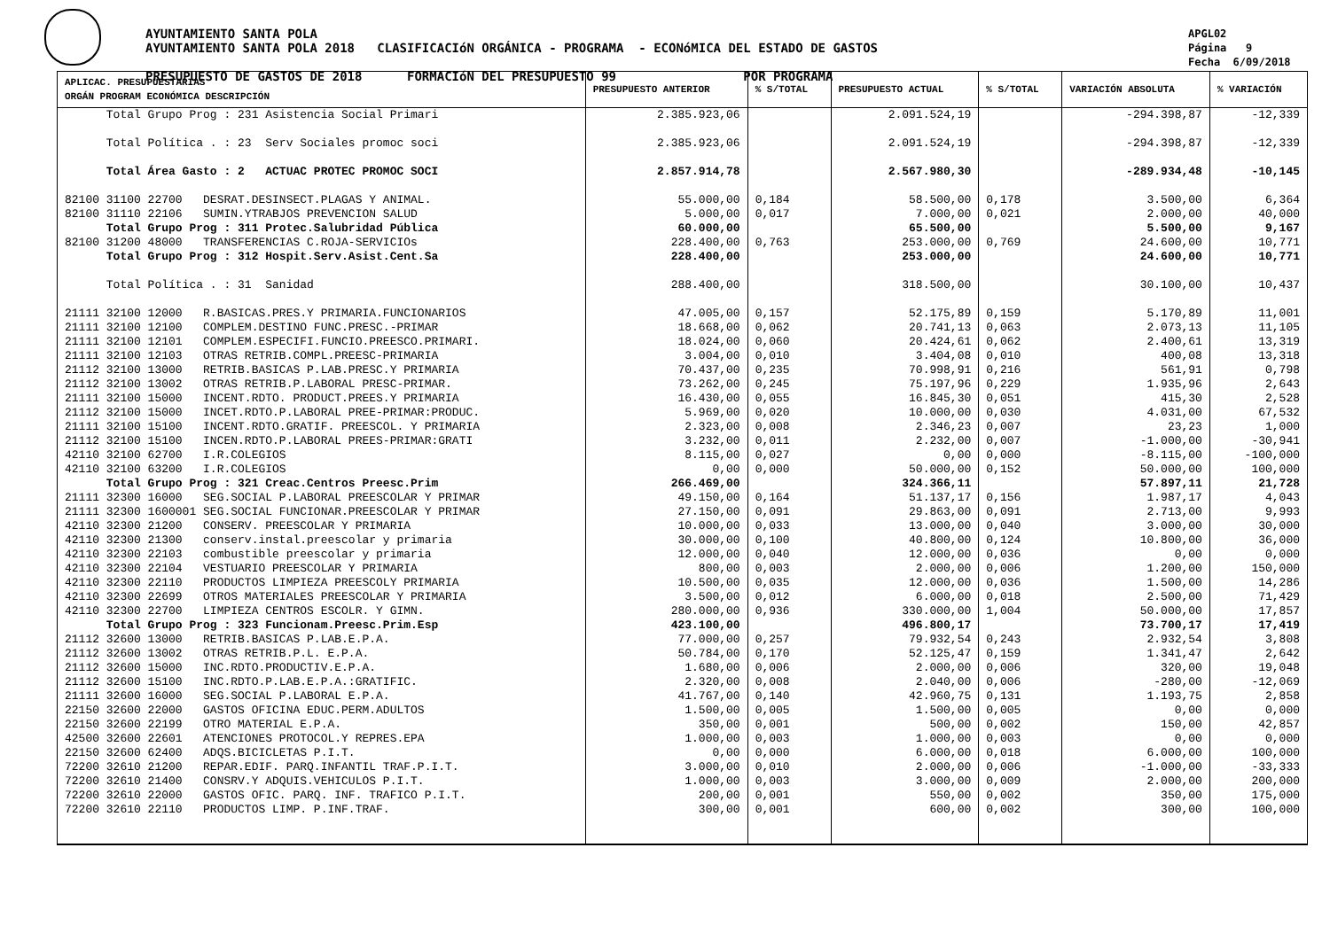AYUNTAMIENTO SANTA POLA
AYUNTAMIENTO SANTA POLA 2018 CLASIFICACIóN ORGÁNICA - PROGRAMA - ECONóMICA DEL ESTADO DE GASTOS
PRESUPUESTO DE GASTOS DE 2018 FORMACIóN DEL PRESUPUESTO 99 POR PROGRAMA
APGL02
Página 9
Fecha 6/09/2018
| APLICAC. PRESUPUESTARIAS ORGÁN PROGRAM ECONÓMICA DESCRIPCIÓN | PRESUPUESTO ANTERIOR | % S/TOTAL | PRESUPUESTO ACTUAL | % S/TOTAL | VARIACIÓN ABSOLUTA | % VARIACIÓN |
| --- | --- | --- | --- | --- | --- | --- |
| Total Grupo Prog : 231 Asistencia Social Primari | 2.385.923,06 | | 2.091.524,19 | | -294.398,87 | -12,339 |
| Total Política . : 23 Serv Sociales promoc soci | 2.385.923,06 | | 2.091.524,19 | | -294.398,87 | -12,339 |
| Total Área Gasto : 2 ACTUAC PROTEC PROMOC SOCI | 2.857.914,78 | | 2.567.980,30 | | -289.934,48 | -10,145 |
| 82100 31100 22700 DESRAT.DESINSECT.PLAGAS Y ANIMAL. | 55.000,00 | 0,184 | 58.500,00 | 0,178 | 3.500,00 | 6,364 |
| 82100 31110 22106 SUMIN.YTRABJOS PREVENCION SALUD | 5.000,00 | 0,017 | 7.000,00 | 0,021 | 2.000,00 | 40,000 |
| Total Grupo Prog : 311 Protec.Salubridad Pública | 60.000,00 | | 65.500,00 | | 5.500,00 | 9,167 |
| 82100 31200 48000 TRANSFERENCIAS C.ROJA-SERVICIOs | 228.400,00 | 0,763 | 253.000,00 | 0,769 | 24.600,00 | 10,771 |
| Total Grupo Prog : 312 Hospit.Serv.Asist.Cent.Sa | 228.400,00 | | 253.000,00 | | 24.600,00 | 10,771 |
| Total Política . : 31 Sanidad | 288.400,00 | | 318.500,00 | | 30.100,00 | 10,437 |
| 21111 32100 12000 R.BASICAS.PRES.Y PRIMARIA.FUNCIONARIOS | 47.005,00 | 0,157 | 52.175,89 | 0,159 | 5.170,89 | 11,001 |
| 21111 32100 12100 COMPLEM.DESTINO FUNC.PRESC.-PRIMAR | 18.668,00 | 0,062 | 20.741,13 | 0,063 | 2.073,13 | 11,105 |
| 21111 32100 12101 COMPLEM.ESPECIFI.FUNCIO.PREESCO.PRIMARI. | 18.024,00 | 0,060 | 20.424,61 | 0,062 | 2.400,61 | 13,319 |
| 21111 32100 12103 OTRAS RETRIB.COMPL.PREESC-PRIMARIA | 3.004,00 | 0,010 | 3.404,08 | 0,010 | 400,08 | 13,318 |
| 21112 32100 13000 RETRIB.BASICAS P.LAB.PRESC.Y PRIMARIA | 70.437,00 | 0,235 | 70.998,91 | 0,216 | 561,91 | 0,798 |
| 21112 32100 13002 OTRAS RETRIB.P.LABORAL PRESC-PRIMAR. | 73.262,00 | 0,245 | 75.197,96 | 0,229 | 1.935,96 | 2,643 |
| 21111 32100 15000 INCENT.RDTO. PRODUCT.PREES.Y PRIMARIA | 16.430,00 | 0,055 | 16.845,30 | 0,051 | 415,30 | 2,528 |
| 21112 32100 15000 INCET.RDTO.P.LABORAL PREE-PRIMAR:PRODUC. | 5.969,00 | 0,020 | 10.000,00 | 0,030 | 4.031,00 | 67,532 |
| 21111 32100 15100 INCENT.RDTO.GRATIF. PREESCOL. Y PRIMARIA | 2.323,00 | 0,008 | 2.346,23 | 0,007 | 23,23 | 1,000 |
| 21112 32100 15100 INCEN.RDTO.P.LABORAL PREES-PRIMAR:GRATI | 3.232,00 | 0,011 | 2.232,00 | 0,007 | -1.000,00 | -30,941 |
| 42110 32100 62700 I.R.COLEGIOS | 8.115,00 | 0,027 | 0,00 | 0,000 | -8.115,00 | -100,000 |
| 42110 32100 63200 I.R.COLEGIOS | 0,00 | 0,000 | 50.000,00 | 0,152 | 50.000,00 | 100,000 |
| Total Grupo Prog : 321 Creac.Centros Preesc.Prim | 266.469,00 | | 324.366,11 | | 57.897,11 | 21,728 |
| 21111 32300 16000 SEG.SOCIAL P.LABORAL PREESCOLAR Y PRIMAR | 49.150,00 | 0,164 | 51.137,17 | 0,156 | 1.987,17 | 4,043 |
| 21111 32300 1600001 SEG.SOCIAL FUNCIONAR.PREESCOLAR Y PRIMAR | 27.150,00 | 0,091 | 29.863,00 | 0,091 | 2.713,00 | 9,993 |
| 42110 32300 21200 CONSERV. PREESCOLAR Y PRIMARIA | 10.000,00 | 0,033 | 13.000,00 | 0,040 | 3.000,00 | 30,000 |
| 42110 32300 21300 conserv.instal.preescolar y primaria | 30.000,00 | 0,100 | 40.800,00 | 0,124 | 10.800,00 | 36,000 |
| 42110 32300 22103 combustible preescolar y primaria | 12.000,00 | 0,040 | 12.000,00 | 0,036 | 0,00 | 0,000 |
| 42110 32300 22104 VESTUARIO PREESCOLAR Y PRIMARIA | 800,00 | 0,003 | 2.000,00 | 0,006 | 1.200,00 | 150,000 |
| 42110 32300 22110 PRODUCTOS LIMPIEZA PREESCOLY PRIMARIA | 10.500,00 | 0,035 | 12.000,00 | 0,036 | 1.500,00 | 14,286 |
| 42110 32300 22699 OTROS MATERIALES PREESCOLAR Y PRIMARIA | 3.500,00 | 0,012 | 6.000,00 | 0,018 | 2.500,00 | 71,429 |
| 42110 32300 22700 LIMPIEZA CENTROS ESCOLR. Y GIMN. | 280.000,00 | 0,936 | 330.000,00 | 1,004 | 50.000,00 | 17,857 |
| Total Grupo Prog : 323 Funcionam.Preesc.Prim.Esp | 423.100,00 | | 496.800,17 | | 73.700,17 | 17,419 |
| 21112 32600 13000 RETRIB.BASICAS P.LAB.E.P.A. | 77.000,00 | 0,257 | 79.932,54 | 0,243 | 2.932,54 | 3,808 |
| 21112 32600 13002 OTRAS RETRIB.P.L. E.P.A. | 50.784,00 | 0,170 | 52.125,47 | 0,159 | 1.341,47 | 2,642 |
| 21112 32600 15000 INC.RDTO.PRODUCTIV.E.P.A. | 1.680,00 | 0,006 | 2.000,00 | 0,006 | 320,00 | 19,048 |
| 21112 32600 15100 INC.RDTO.P.LAB.E.P.A.:GRATIFIC. | 2.320,00 | 0,008 | 2.040,00 | 0,006 | -280,00 | -12,069 |
| 21111 32600 16000 SEG.SOCIAL P.LABORAL E.P.A. | 41.767,00 | 0,140 | 42.960,75 | 0,131 | 1.193,75 | 2,858 |
| 22150 32600 22000 GASTOS OFICINA EDUC.PERM.ADULTOS | 1.500,00 | 0,005 | 1.500,00 | 0,005 | 0,00 | 0,000 |
| 22150 32600 22199 OTRO MATERIAL E.P.A. | 350,00 | 0,001 | 500,00 | 0,002 | 150,00 | 42,857 |
| 42500 32600 22601 ATENCIONES PROTOCOL.Y REPRES.EPA | 1.000,00 | 0,003 | 1.000,00 | 0,003 | 0,00 | 0,000 |
| 22150 32600 62400 ADQS.BICICLETAS P.I.T. | 0,00 | 0,000 | 6.000,00 | 0,018 | 6.000,00 | 100,000 |
| 72200 32610 21200 REPAR.EDIF. PARQ.INFANTIL TRAF.P.I.T. | 3.000,00 | 0,010 | 2.000,00 | 0,006 | -1.000,00 | -33,333 |
| 72200 32610 21400 CONSRV.Y ADQUIS.VEHICULOS P.I.T. | 1.000,00 | 0,003 | 3.000,00 | 0,009 | 2.000,00 | 200,000 |
| 72200 32610 22000 GASTOS OFIC. PARQ. INF. TRAFICO P.I.T. | 200,00 | 0,001 | 550,00 | 0,002 | 350,00 | 175,000 |
| 72200 32610 22110 PRODUCTOS LIMP. P.INF.TRAF. | 300,00 | 0,001 | 600,00 | 0,002 | 300,00 | 100,000 |